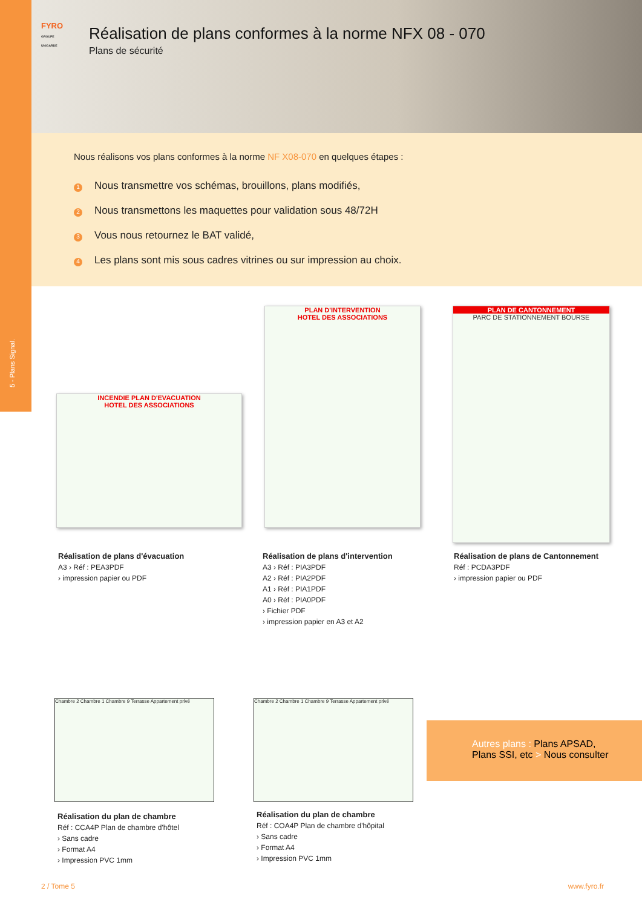5 - Plans Signal.
FYRO
GROUPE UNIGARDE
Réalisation de plans conformes à la norme NFX 08 - 070
Plans de sécurité
Nous réalisons vos plans conformes à la norme NF X08-070 en quelques étapes :
1 Nous transmettre vos schémas, brouillons, plans modifiés,
2 Nous transmettons les maquettes pour validation sous 48/72H
3 Vous nous retournez le BAT validé,
4 Les plans sont mis sous cadres vitrines ou sur impression au choix.
INCENDIE PLAN D'EVACUATION
HOTEL DES ASSOCIATIONS
PLAN D'INTERVENTION
HOTEL DES ASSOCIATIONS
PLAN DE CANTONNEMENT
PARC DE STATIONNEMENT BOURSE
Réalisation de plans d'évacuation
A3 › Réf : PEA3PDF
› impression papier ou PDF
Réalisation de plans d'intervention
A3 › Réf : PIA3PDF
A2 › Réf : PIA2PDF
A1 › Réf : PIA1PDF
A0 › Réf : PIA0PDF
› Fichier PDF
› impression papier en A3 et A2
Réalisation de plans de Cantonnement
Réf : PCDA3PDF
› impression papier ou PDF
Chambre 2 Chambre 1 Chambre 9 Terrasse Appartement privé
Chambre 2 Chambre 1 Chambre 9 Terrasse Appartement privé
Réalisation du plan de chambre
Réf : CCA4P Plan de chambre d'hôtel
› Sans cadre
› Format A4
› Impression PVC 1mm
Réalisation du plan de chambre
Réf : COA4P Plan de chambre d'hôpital
› Sans cadre
› Format A4
› Impression PVC 1mm
Autres plans : Plans APSAD,
Plans SSI, etc > Nous consulter
2 / Tome 5 www.fyro.fr